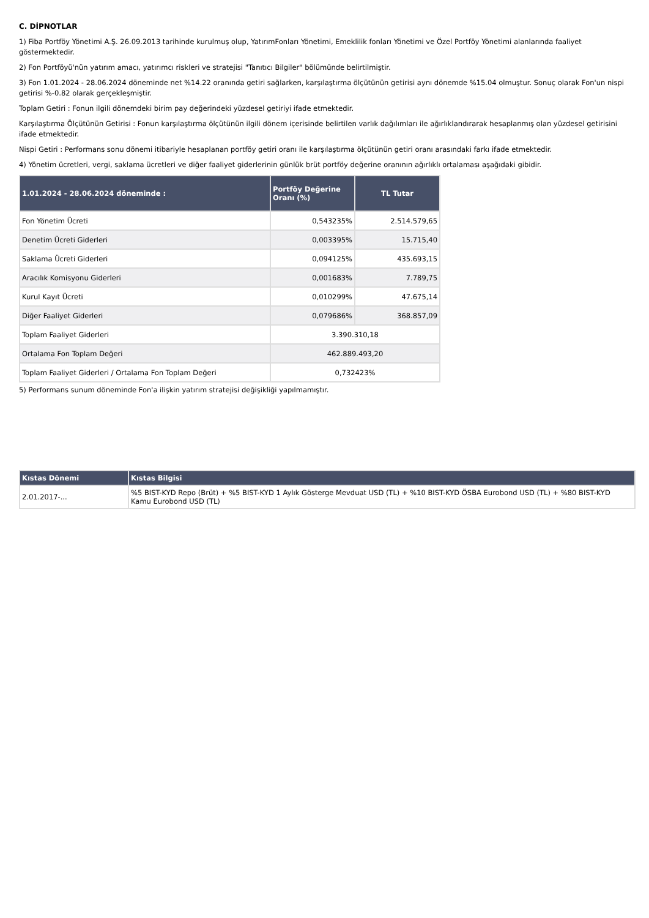C. DİPNOTLAR
1) Fiba Portföy Yönetimi A.Ş. 26.09.2013 tarihinde kurulmuş olup, YatırımFonları Yönetimi, Emeklilik fonları Yönetimi ve Özel Portföy Yönetimi alanlarında faaliyet göstermektedir.
2) Fon Portföyü'nün yatırım amacı, yatırımcı riskleri ve stratejisi "Tanıtıcı Bilgiler" bölümünde belirtilmiştir.
3) Fon 1.01.2024 - 28.06.2024 döneminde net %14.22 oranında getiri sağlarken, karşılaştırma ölçütünün getirisi aynı dönemde %15.04 olmuştur. Sonuç olarak Fon'un nispi getirisi %-0.82 olarak gerçekleşmiştir.
Toplam Getiri : Fonun ilgili dönemdeki birim pay değerindeki yüzdesel getiriyi ifade etmektedir.
Karşılaştırma Ölçütünün Getirisi : Fonun karşılaştırma ölçütünün ilgili dönem içerisinde belirtilen varlık dağılımları ile ağırlıklandırarak hesaplanmış olan yüzdesel getirisini ifade etmektedir.
Nispi Getiri : Performans sonu dönemi itibariyle hesaplanan portföy getiri oranı ile karşılaştırma ölçütünün getiri oranı arasındaki farkı ifade etmektedir.
4) Yönetim ücretleri, vergi, saklama ücretleri ve diğer faaliyet giderlerinin günlük brüt portföy değerine oranının ağırlıklı ortalaması aşağıdaki gibidir.
| 1.01.2024 - 28.06.2024 döneminde : | Portföy Değerine Oranı (%) | TL Tutar |
| --- | --- | --- |
| Fon Yönetim Ücreti | 0,543235% | 2.514.579,65 |
| Denetim Ücreti Giderleri | 0,003395% | 15.715,40 |
| Saklama Ücreti Giderleri | 0,094125% | 435.693,15 |
| Aracılık Komisyonu Giderleri | 0,001683% | 7.789,75 |
| Kurul Kayıt Ücreti | 0,010299% | 47.675,14 |
| Diğer Faaliyet Giderleri | 0,079686% | 368.857,09 |
| Toplam Faaliyet Giderleri | 3.390.310,18 | |
| Ortalama Fon Toplam Değeri | 462.889.493,20 | |
| Toplam Faaliyet Giderleri / Ortalama Fon Toplam Değeri | 0,732423% | |
5) Performans sunum döneminde Fon'a ilişkin yatırım stratejisi değişikliği yapılmamıştır.
| Kıstas Dönemi | Kıstas Bilgisi |
| --- | --- |
| 2.01.2017-... | %5 BIST-KYD Repo (Brüt) + %5 BIST-KYD 1 Aylık Gösterge Mevduat USD (TL) + %10 BIST-KYD ÖSBA Eurobond USD (TL) + %80 BIST-KYD Kamu Eurobond USD (TL) |